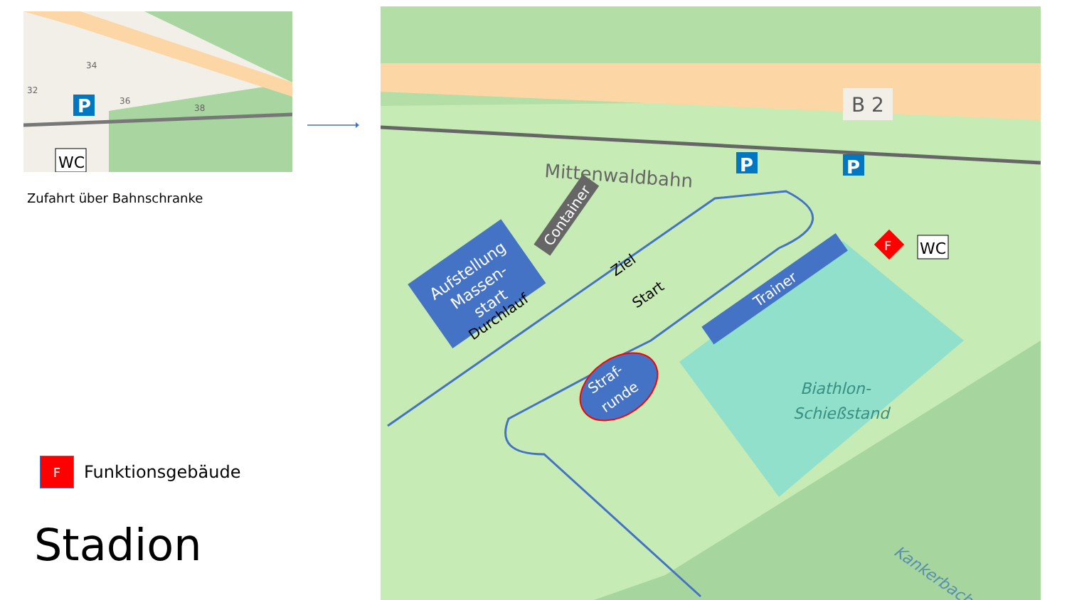P
34
32
36
38
WC
Zufahrt über Bahnschranke
F
Funktionsgebäude
Stadion
B 2
Mittenwaldbahn
P
P
Aufstellung
Massen-
start
Durchlauf
Container
Ziel
Start
Trainer
Straf-
runde
Biathlon-
Schießstand
F
WC
Kankerbach